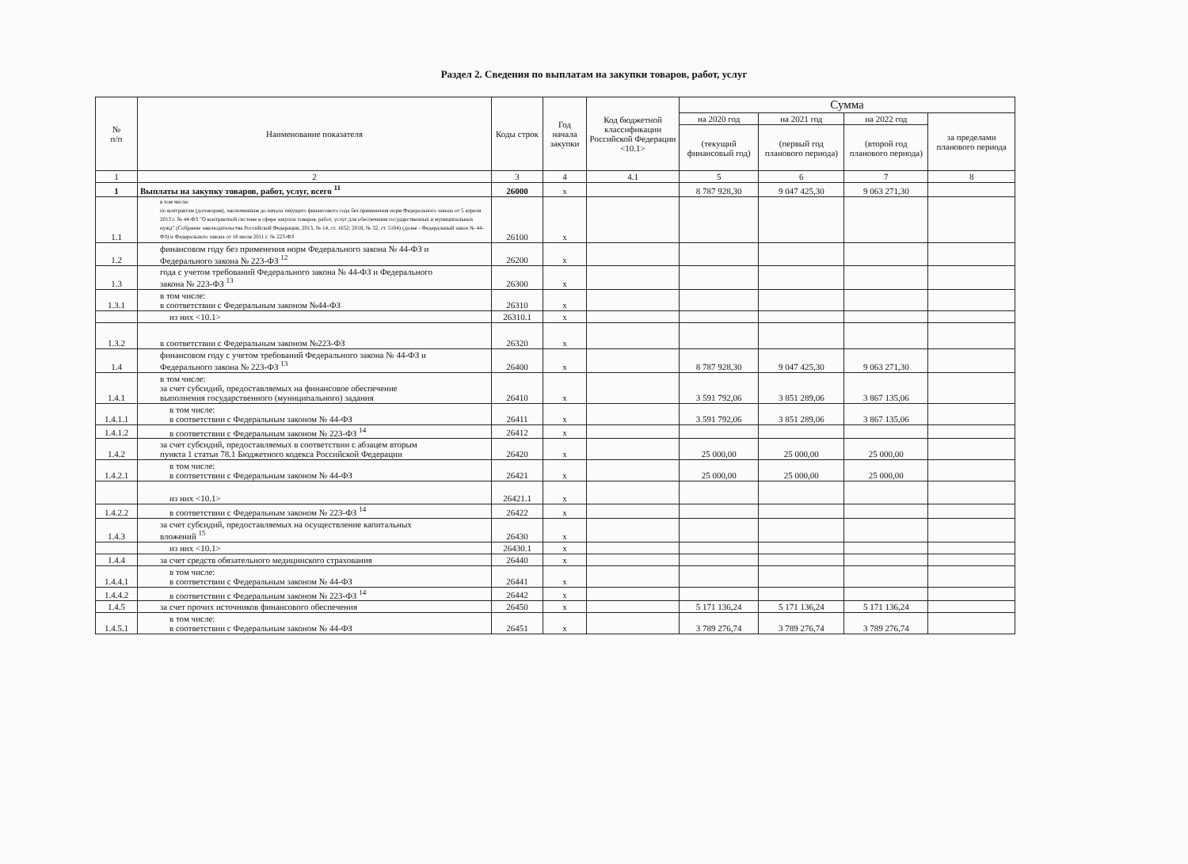Раздел 2. Сведения по выплатам на закупки товаров, работ, услуг
| № п/п | Наименование показателя | Коды строк | Год начала закупки | Код бюджетной классификации Российской Федерации <10.1> | Сумма | | | |
| --- | --- | --- | --- | --- | --- | --- | --- | --- |
| | | | | | на 2020 год | на 2021 год | на 2022 год | за пределами планового периода |
| | | | | | (текущий финансовый год) | (первый год планового периода) | (второй год планового периода) | |
| 1 | 2 | 3 | 4 | 4.1 | 5 | 6 | 7 | 8 |
| 1 | Выплаты на закупку товаров, работ, услуг, всего <sup>11</sup> | 26000 | x | | 8 787 928,30 | 9 047 425,30 | 9 063 271,30 | |
| 1.1 | в том числе: по контрактам (договорам), заключенным до начала текущего финансового года без применения норм Федерального закона от 5 апреля 2013 г. № 44-ФЗ "О контрактной системе в сфере закупок товаров, работ, услуг для обеспечения государственных и муниципальных нужд" (Собрание законодательства Российской Федерации, 2013, № 14, ст. 1652; 2018, № 32, ст. 5104) (далее - Федеральный закон № 44-ФЗ) и Федерального закона от 18 июля 2011 г. № 223-ФЗ | 26100 | x | | | | | |
| 1.2 | финансовом году без применения норм Федерального закона № 44-ФЗ и Федерального закона № 223-ФЗ <sup>12</sup> | 26200 | x | | | | | |
| 1.3 | года с учетом требований Федерального закона № 44-ФЗ и Федерального закона № 223-ФЗ <sup>13</sup> | 26300 | x | | | | | |
| 1.3.1 | в том числе: в соответствии с Федеральным законом №44-ФЗ | 26310 | x | | | | | |
| | из них <10.1> | 26310.1 | x | | | | | |
| 1.3.2 | в соответствии с Федеральным законом №223-ФЗ | 26320 | x | | | | | |
| 1.4 | финансовом году с учетом требований Федерального закона № 44-ФЗ и Федерального закона № 223-ФЗ <sup>13</sup> | 26400 | x | | 8 787 928,30 | 9 047 425,30 | 9 063 271,30 | |
| 1.4.1 | в том числе: за счет субсидий, предоставляемых на финансовое обеспечение выполнения государственного (муниципального) задания | 26410 | x | | 3 591 792,06 | 3 851 289,06 | 3 867 135,06 | |
| 1.4.1.1 | в том числе: в соответствии с Федеральным законом № 44-ФЗ | 26411 | x | | 3 591 792,06 | 3 851 289,06 | 3 867 135,06 | |
| 1.4.1.2 | в соответствии с Федеральным законом № 223-ФЗ <sup>14</sup> | 26412 | x | | | | | |
| 1.4.2 | за счет субсидий, предоставляемых в соответствии с абзацем вторым пункта 1 статьи 78.1 Бюджетного кодекса Российской Федерации | 26420 | x | | 25 000,00 | 25 000,00 | 25 000,00 | |
| 1.4.2.1 | в том числе: в соответствии с Федеральным законом № 44-ФЗ | 26421 | x | | 25 000,00 | 25 000,00 | 25 000,00 | |
| | из них <10.1> | 26421.1 | x | | | | | |
| 1.4.2.2 | в соответствии с Федеральным законом № 223-ФЗ <sup>14</sup> | 26422 | x | | | | | |
| 1.4.3 | за счет субсидий, предоставляемых на осуществление капитальных вложений <sup>15</sup> | 26430 | x | | | | | |
| | из них <10.1> | 26430.1 | x | | | | | |
| 1.4.4 | за счет средств обязательного медицинского страхования | 26440 | x | | | | | |
| 1.4.4.1 | в том числе: в соответствии с Федеральным законом № 44-ФЗ | 26441 | x | | | | | |
| 1.4.4.2 | в соответствии с Федеральным законом № 223-ФЗ <sup>14</sup> | 26442 | x | | | | | |
| 1.4.5 | за счет прочих источников финансового обеспечения | 26450 | x | | 5 171 136,24 | 5 171 136,24 | 5 171 136,24 | |
| 1.4.5.1 | в том числе: в соответствии с Федеральным законом № 44-ФЗ | 26451 | x | | 3 789 276,74 | 3 789 276,74 | 3 789 276,74 | |